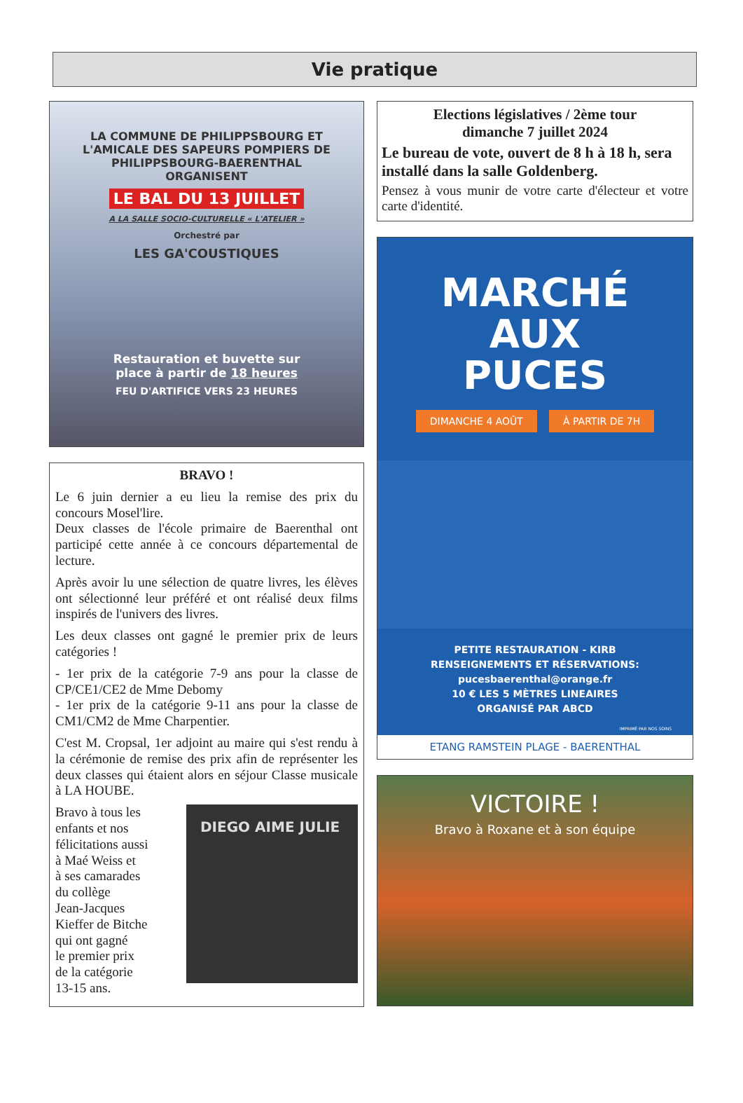Vie pratique
LA COMMUNE DE PHILIPPSBOURG ET
L'AMICALE DES SAPEURS POMPIERS DE
PHILIPPSBOURG-BAERENTHAL
ORGANISENT
LE BAL DU 13 JUILLET
A LA SALLE SOCIO-CULTURELLE « L'ATELIER »
Orchestré par
LES GA'COUSTIQUES
Restauration et buvette sur
place à partir de 18 heures
FEU D'ARTIFICE VERS 23 HEURES
BRAVO !
Le 6 juin dernier a eu lieu la remise des prix du concours Mosel'lire.
Deux classes de l'école primaire de Baerenthal ont participé cette année à ce concours départemental de lecture.
Après avoir lu une sélection de quatre livres, les élèves ont sélectionné leur préféré et ont réalisé deux films inspirés de l'univers des livres.
Les deux classes ont gagné le premier prix de leurs catégories !
- 1er prix de la catégorie 7-9 ans pour la classe de CP/CE1/CE2 de Mme Debomy
- 1er prix de la catégorie 9-11 ans pour la classe de CM1/CM2 de Mme Charpentier.
C'est M. Cropsal, 1er adjoint au maire qui s'est rendu à la cérémonie de remise des prix afin de représenter les deux classes qui étaient alors en séjour Classe musicale à LA HOUBE.
DIEGO AIME JULIE
Bravo à tous les
enfants et nos
félicitations aussi
à Maé Weiss et
à ses camarades
du collège
Jean-Jacques
Kieffer de Bitche
qui ont gagné
le premier prix
de la catégorie
13-15 ans.
Elections législatives / 2ème tour
dimanche 7 juillet 2024
Le bureau de vote, ouvert de 8 h à 18 h, sera installé dans la salle Goldenberg.
Pensez à vous munir de votre carte d'électeur et votre carte d'identité.
MARCHÉ
AUX
PUCES
DIMANCHE 4 AOÛT À PARTIR DE 7H
PETITE RESTAURATION - KIRB
RENSEIGNEMENTS ET RÉSERVATIONS:
pucesbaerenthal@orange.fr
10 € LES 5 MÈTRES LINEAIRES
ORGANISÉ PAR ABCD
IMPRIMÉ PAR NOS SOINS
ETANG RAMSTEIN PLAGE - BAERENTHAL
VICTOIRE !
Bravo à Roxane et à son équipe